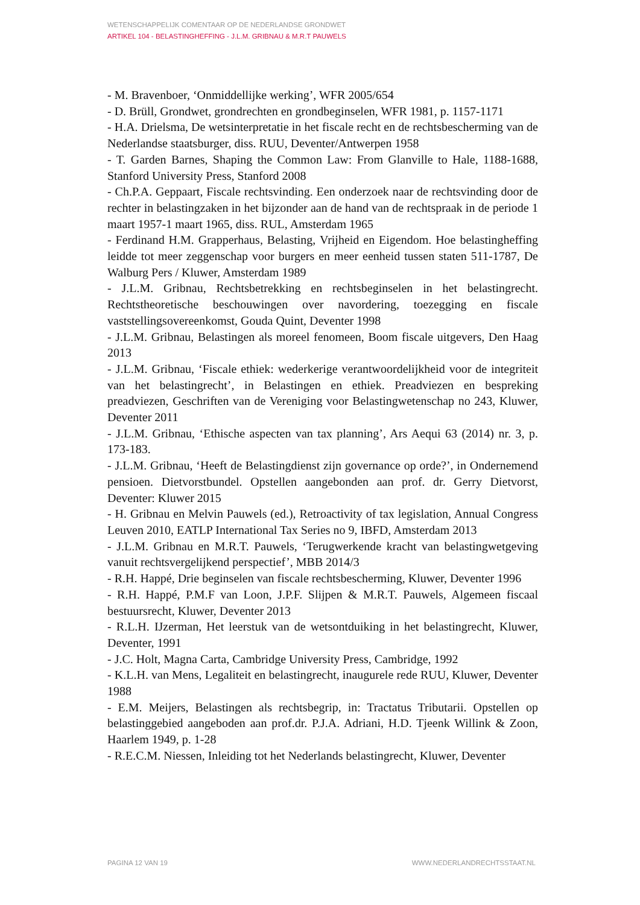WETENSCHAPPELIJK COMENTAAR OP DE NEDERLANDSE GRONDWET
ARTIKEL 104 - BELASTINGHEFFING - J.L.M. GRIBNAU & M.R.T PAUWELS
- M. Bravenboer, ‘Onmiddellijke werking’, WFR 2005/654
- D. Brüll, Grondwet, grondrechten en grondbeginselen, WFR 1981, p. 1157-1171
- H.A. Drielsma, De wetsinterpretatie in het fiscale recht en de rechtsbescherming van de Nederlandse staatsburger, diss. RUU, Deventer/Antwerpen 1958
- T. Garden Barnes, Shaping the Common Law: From Glanville to Hale, 1188-1688, Stanford University Press, Stanford 2008
- Ch.P.A. Geppaart, Fiscale rechtsvinding. Een onderzoek naar de rechtsvinding door de rechter in belastingzaken in het bijzonder aan de hand van de rechtspraak in de periode 1 maart 1957-1 maart 1965, diss. RUL, Amsterdam 1965
- Ferdinand H.M. Grapperhaus, Belasting, Vrijheid en Eigendom. Hoe belastingheffing leidde tot meer zeggenschap voor burgers en meer eenheid tussen staten 511-1787, De Walburg Pers / Kluwer, Amsterdam 1989
- J.L.M. Gribnau, Rechtsbetrekking en rechtsbeginselen in het belastingrecht. Rechtstheoretische beschouwingen over navordering, toezegging en fiscale vaststellingsovereenkomst, Gouda Quint, Deventer 1998
- J.L.M. Gribnau, Belastingen als moreel fenomeen, Boom fiscale uitgevers, Den Haag 2013
- J.L.M. Gribnau, ‘Fiscale ethiek: wederkerige verantwoordelijkheid voor de integriteit van het belastingrecht’, in Belastingen en ethiek. Preadviezen en bespreking preadviezen, Geschriften van de Vereniging voor Belastingwetenschap no 243, Kluwer, Deventer 2011
- J.L.M. Gribnau, ‘Ethische aspecten van tax planning’, Ars Aequi 63 (2014) nr. 3, p. 173-183.
- J.L.M. Gribnau, ‘Heeft de Belastingdienst zijn governance op orde?’, in Ondernemend pensioen. Dietvorstbundel. Opstellen aangebonden aan prof. dr. Gerry Dietvorst, Deventer: Kluwer 2015
- H. Gribnau en Melvin Pauwels (ed.), Retroactivity of tax legislation, Annual Congress Leuven 2010, EATLP International Tax Series no 9, IBFD, Amsterdam 2013
- J.L.M. Gribnau en M.R.T. Pauwels, ‘Terugwerkende kracht van belastingwetgeving vanuit rechtsvergelijkend perspectief’, MBB 2014/3
- R.H. Happé, Drie beginselen van fiscale rechtsbescherming, Kluwer, Deventer 1996
- R.H. Happé, P.M.F van Loon, J.P.F. Slijpen & M.R.T. Pauwels, Algemeen fiscaal bestuursrecht, Kluwer, Deventer 2013
- R.L.H. IJzerman, Het leerstuk van de wetsontduiking in het belastingrecht, Kluwer, Deventer, 1991
- J.C. Holt, Magna Carta, Cambridge University Press, Cambridge, 1992
- K.L.H. van Mens, Legaliteit en belastingrecht, inaugurele rede RUU, Kluwer, Deventer 1988
- E.M. Meijers, Belastingen als rechtsbegrip, in: Tractatus Tributarii. Opstellen op belastinggebied aangeboden aan prof.dr. P.J.A. Adriani, H.D. Tjeenk Willink & Zoon, Haarlem 1949, p. 1-28
- R.E.C.M. Niessen, Inleiding tot het Nederlands belastingrecht, Kluwer, Deventer
PAGINA 12 VAN 19 WWW.NEDERLANDRECHTSSTAAT.NL